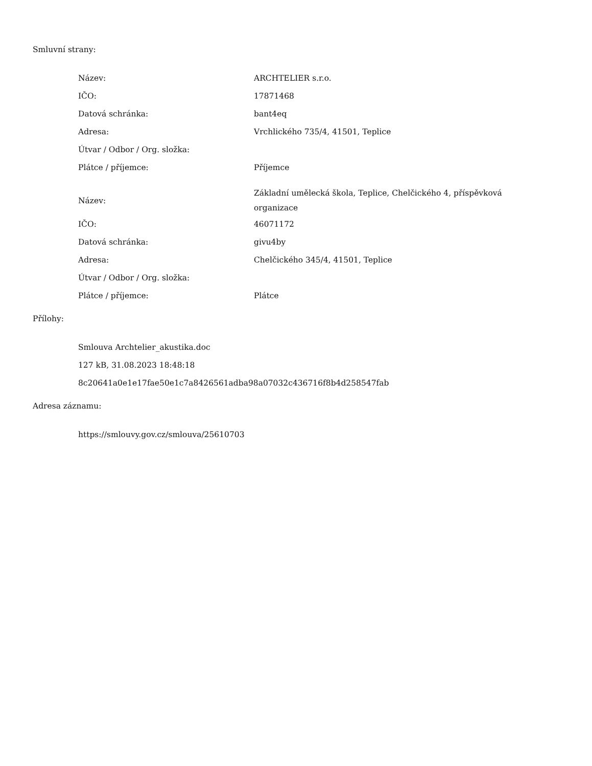Smluvní strany:
| Název: | ARCHTELIER s.r.o. |
| IČO: | 17871468 |
| Datová schránka: | bant4eq |
| Adresa: | Vrchlického 735/4, 41501, Teplice |
| Útvar / Odbor / Org. složka: | |
| Plátce / příjemce: | Příjemce |
| Název: | Základní umělecká škola, Teplice, Chelčického 4, příspěvková organizace |
| IČO: | 46071172 |
| Datová schránka: | givu4by |
| Adresa: | Chelčického 345/4, 41501, Teplice |
| Útvar / Odbor / Org. složka: | |
| Plátce / příjemce: | Plátce |
Přílohy:
Smlouva Archtelier_akustika.doc
127 kB, 31.08.2023 18:48:18
8c20641a0e1e17fae50e1c7a8426561adba98a07032c436716f8b4d258547fab
Adresa záznamu:
https://smlouvy.gov.cz/smlouva/25610703